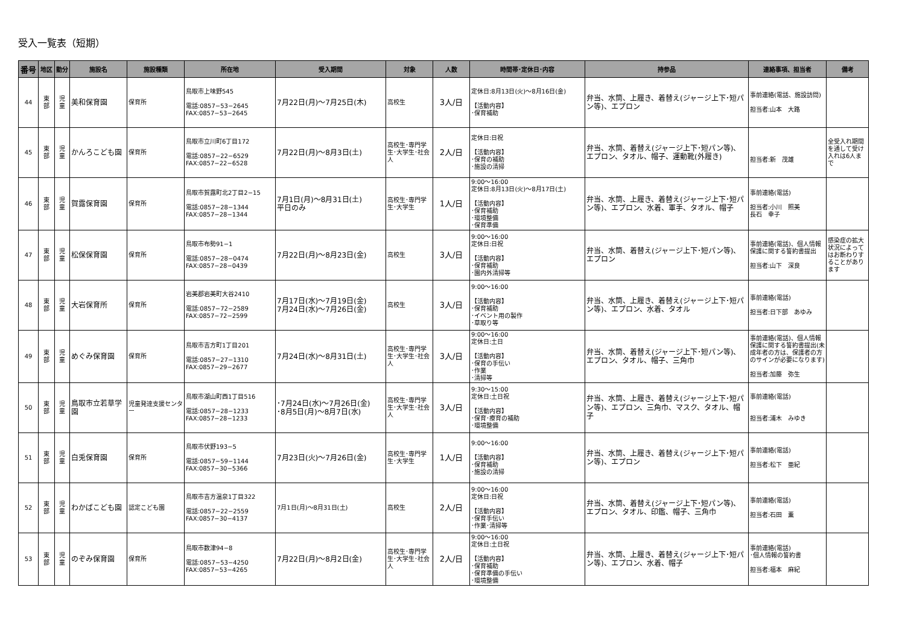受入一覧表（短期）
| 番号 | 地区 | 勤分 | 施設名 | 施設種類 | 所在地 | 受入期間 | 対象 | 人数 | 時間帯･定休日･内容 | 持参品 | 連絡事項、担当者 | 備考 |
| --- | --- | --- | --- | --- | --- | --- | --- | --- | --- | --- | --- | --- |
| 44 | 東 部 | 児 童 | 美和保育園 | 保育所 | 鳥取市上味野545 電話:0857−53−2645 FAX:0857−53−2645 | 7月22日(月)～7月25日(木) | 高校生 | 3人/日 | 定休日:8月13日(火)～8月16日(金) 【活動内容】 ･保育補助 | 弁当、水筒、上履き、着替え(ジャージ上下･短パン等)、エプロン | 事前連絡(電話、施設訪問) 担当者:山本 大路 | |
| 45 | 東 部 | 児 童 | かんろこども園 | 保育所 | 鳥取市立川町6丁目172 電話:0857−22−6529 FAX:0857−22−6528 | 7月22日(月)～8月3日(土) | 高校生･専門学生･大学生･社会人 | 2人/日 | 定休日:日祝 【活動内容】 ･保育の補助 ･施設の清掃 | 弁当、水筒、着替え(ジャージ上下･短パン等)、エプロン、タオル、帽子、運動靴(外履き) | 担当者:新 茂雄 | 全受入れ期間を通して受け入れは6人まで |
| 46 | 東 部 | 児 童 | 賀露保育園 | 保育所 | 鳥取市賀露町北2丁目2−15 電話:0857−28−1344 FAX:0857−28−1344 | 7月1日(月)～8月31日(土) 平日のみ | 高校生･専門学生･大学生 | 1人/日 | 9:00～16:00 定休日:8月13日(火)～8月17日(土) 【活動内容】 ･保育補助 ･環境整備 ･保育準備 | 弁当、水筒、上履き、着替え(ジャージ上下･短パン等)、エプロン、水着、軍手、タオル、帽子 | 事前連絡(電話) 担当者:小川 照美 長石 幸子 | |
| 47 | 東 部 | 児 童 | 松保保育園 | 保育所 | 鳥取市布勢91−1 電話:0857−28−0474 FAX:0857−28−0439 | 7月22日(月)～8月23日(金) | 高校生 | 3人/日 | 9:00～16:00 定休日:日祝 【活動内容】 ･保育補助 ･園内外清掃等 | 弁当、水筒、着替え(ジャージ上下･短パン等)、エプロン | 事前連絡(電話)、個人情報保護に関する誓約書提出 担当者:山下 深良 | 感染症の拡大状況によってはお断わりすることがあります |
| 48 | 東 部 | 児 童 | 大岩保育所 | 保育所 | 岩美郡岩美町大谷2410 電話:0857−72−2589 FAX:0857−72−2599 | 7月17日(水)～7月19日(金) 7月24日(水)～7月26日(金) | 高校生 | 3人/日 | 9:00～16:00 【活動内容】 ･保育補助 ･イベント用の製作 ･草取り等 | 弁当、水筒、上履き、着替え(ジャージ上下･短パン等)、エプロン、水着、タオル | 事前連絡(電話) 担当者:日下部 あゆみ | |
| 49 | 東 部 | 児 童 | めぐみ保育園 | 保育所 | 鳥取市吉方町1丁目201 電話:0857−27−1310 FAX:0857−29−2677 | 7月24日(水)～8月31日(土) | 高校生･専門学生･大学生･社会人 | 3人/日 | 9:00～16:00 定休日:土日 【活動内容】 ･保育の手伝い ･作業 ･清掃等 | 弁当、水筒、着替え(ジャージ上下･短パン等)、エプロン、タオル、帽子、三角巾 | 事前連絡(電話)、個人情報保護に関する誓約書提出(未成年者の方は、保護者の方のサインが必要になります) 担当者:加藤 弥生 | |
| 50 | 東 部 | 児 童 | 鳥取市立若草学園 | 児童発達支援センター | 鳥取市湖山町西1丁目516 電話:0857−28−1233 FAX:0857−28−1233 | ･7月24日(水)～7月26日(金) ･8月5日(月)～8月7日(水) | 高校生･専門学生･大学生･社会人 | 3人/日 | 9:30～15:00 定休日:土日祝 【活動内容】 ･保育･療育の補助 ･環境整備 | 弁当、水筒、上履き、着替え(ジャージ上下･短パン等)、エプロン、三角巾、マスク、タオル、帽子 | 事前連絡(電話) 担当者:浦木 みゆき | |
| 51 | 東 部 | 児 童 | 白兎保育園 | 保育所 | 鳥取市伏野193−5 電話:0857−59−1144 FAX:0857−30−5366 | 7月23日(火)～7月26日(金) | 高校生･専門学生･大学生 | 1人/日 | 9:00～16:00 【活動内容】 ･保育補助 ･施設の清掃 | 弁当、水筒、上履き、着替え(ジャージ上下･短パン等)、エプロン | 事前連絡(電話) 担当者:松下 亜紀 | |
| 52 | 東 部 | 児 童 | わかばこども園 | 認定こども園 | 鳥取市吉方温泉1丁目322 電話:0857−22−2559 FAX:0857−30−4137 | 7月1日(月)～8月31日(土) | 高校生 | 2人/日 | 9:00～16:00 定休日:日祝 【活動内容】 ･保育手伝い ･作業･清掃等 | 弁当、水筒、着替え(ジャージ上下･短パン等)、エプロン、タオル、印鑑、帽子、三角巾 | 事前連絡(電話) 担当者:石田 薫 | |
| 53 | 東 部 | 児 童 | のぞみ保育園 | 保育所 | 鳥取市数津94−8 電話:0857−53−4250 FAX:0857−53−4265 | 7月22日(月)～8月2日(金) | 高校生･専門学生･大学生･社会人 | 2人/日 | 9:00～16:00 定休日:土日祝 【活動内容】 ･保育補助 ･保育準備の手伝い ･環境整備 | 弁当、水筒、上履き、着替え(ジャージ上下･短パン等)、エプロン、水着、帽子 | 事前連絡(電話) ･個人情報の誓約書 担当者:福本 麻紀 | |